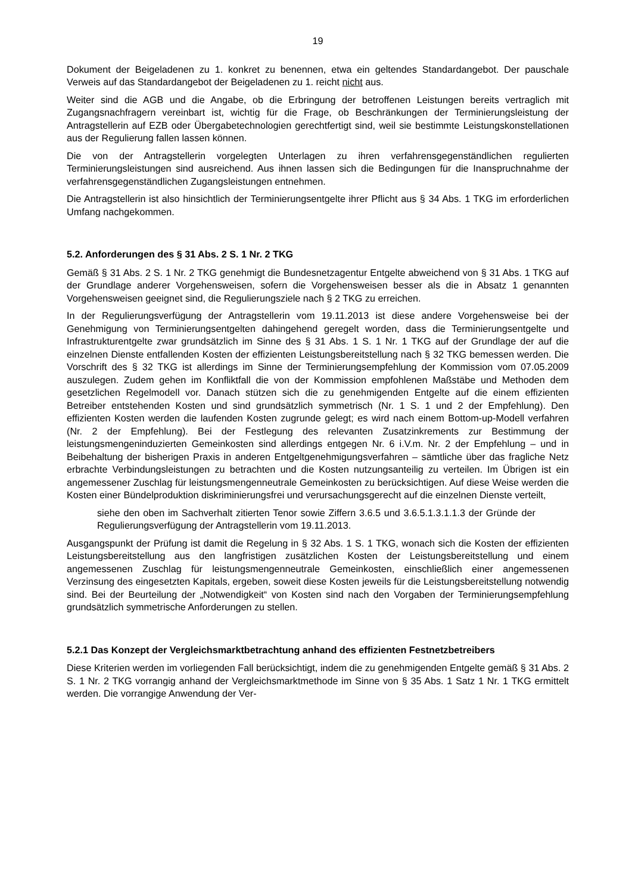19
Dokument der Beigeladenen zu 1. konkret zu benennen, etwa ein geltendes Standardangebot. Der pauschale Verweis auf das Standardangebot der Beigeladenen zu 1. reicht nicht aus.
Weiter sind die AGB und die Angabe, ob die Erbringung der betroffenen Leistungen bereits vertraglich mit Zugangsnachfragern vereinbart ist, wichtig für die Frage, ob Beschränkungen der Terminierungsleistung der Antragstellerin auf EZB oder Übergabetechnologien gerechtfertigt sind, weil sie bestimmte Leistungskonstellationen aus der Regulierung fallen lassen können.
Die von der Antragstellerin vorgelegten Unterlagen zu ihren verfahrensgegenständlichen regulierten Terminierungsleistungen sind ausreichend. Aus ihnen lassen sich die Bedingungen für die Inanspruchnahme der verfahrensgegenständlichen Zugangsleistungen entnehmen.
Die Antragstellerin ist also hinsichtlich der Terminierungsentgelte ihrer Pflicht aus § 34 Abs. 1 TKG im erforderlichen Umfang nachgekommen.
5.2. Anforderungen des § 31 Abs. 2 S. 1 Nr. 2 TKG
Gemäß § 31 Abs. 2 S. 1 Nr. 2 TKG genehmigt die Bundesnetzagentur Entgelte abweichend von § 31 Abs. 1 TKG auf der Grundlage anderer Vorgehensweisen, sofern die Vorgehensweisen besser als die in Absatz 1 genannten Vorgehensweisen geeignet sind, die Regulierungsziele nach § 2 TKG zu erreichen.
In der Regulierungsverfügung der Antragstellerin vom 19.11.2013 ist diese andere Vorgehensweise bei der Genehmigung von Terminierungsentgelten dahingehend geregelt worden, dass die Terminierungsentgelte und Infrastrukturentgelte zwar grundsätzlich im Sinne des § 31 Abs. 1 S. 1 Nr. 1 TKG auf der Grundlage der auf die einzelnen Dienste entfallenden Kosten der effizienten Leistungsbereitstellung nach § 32 TKG bemessen werden. Die Vorschrift des § 32 TKG ist allerdings im Sinne der Terminierungsempfehlung der Kommission vom 07.05.2009 auszulegen. Zudem gehen im Konfliktfall die von der Kommission empfohlenen Maßstäbe und Methoden dem gesetzlichen Regelmodell vor. Danach stützen sich die zu genehmigenden Entgelte auf die einem effizienten Betreiber entstehenden Kosten und sind grundsätzlich symmetrisch (Nr. 1 S. 1 und 2 der Empfehlung). Den effizienten Kosten werden die laufenden Kosten zugrunde gelegt; es wird nach einem Bottom-up-Modell verfahren (Nr. 2 der Empfehlung). Bei der Festlegung des relevanten Zusatzinkrements zur Bestimmung der leistungsmengeninduzierten Gemeinkosten sind allerdings entgegen Nr. 6 i.V.m. Nr. 2 der Empfehlung – und in Beibehaltung der bisherigen Praxis in anderen Entgeltgenehmigungsverfahren – sämtliche über das fragliche Netz erbrachte Verbindungsleistungen zu betrachten und die Kosten nutzungsanteilig zu verteilen. Im Übrigen ist ein angemessener Zuschlag für leistungsmengenneutrale Gemeinkosten zu berücksichtigen. Auf diese Weise werden die Kosten einer Bündelproduktion diskriminierungsfrei und verursachungsgerecht auf die einzelnen Dienste verteilt,
siehe den oben im Sachverhalt zitierten Tenor sowie Ziffern 3.6.5 und 3.6.5.1.3.1.1.3 der Gründe der Regulierungsverfügung der Antragstellerin vom 19.11.2013.
Ausgangspunkt der Prüfung ist damit die Regelung in § 32 Abs. 1 S. 1 TKG, wonach sich die Kosten der effizienten Leistungsbereitstellung aus den langfristigen zusätzlichen Kosten der Leistungsbereitstellung und einem angemessenen Zuschlag für leistungsmengenneutrale Gemeinkosten, einschließlich einer angemessenen Verzinsung des eingesetzten Kapitals, ergeben, soweit diese Kosten jeweils für die Leistungsbereitstellung notwendig sind. Bei der Beurteilung der „Notwendigkeit“ von Kosten sind nach den Vorgaben der Terminierungsempfehlung grundsätzlich symmetrische Anforderungen zu stellen.
5.2.1 Das Konzept der Vergleichsmarktbetrachtung anhand des effizienten Festnetzbetreibers
Diese Kriterien werden im vorliegenden Fall berücksichtigt, indem die zu genehmigenden Entgelte gemäß § 31 Abs. 2 S. 1 Nr. 2 TKG vorrangig anhand der Vergleichsmarktmethode im Sinne von § 35 Abs. 1 Satz 1 Nr. 1 TKG ermittelt werden. Die vorrangige Anwendung der Ver-